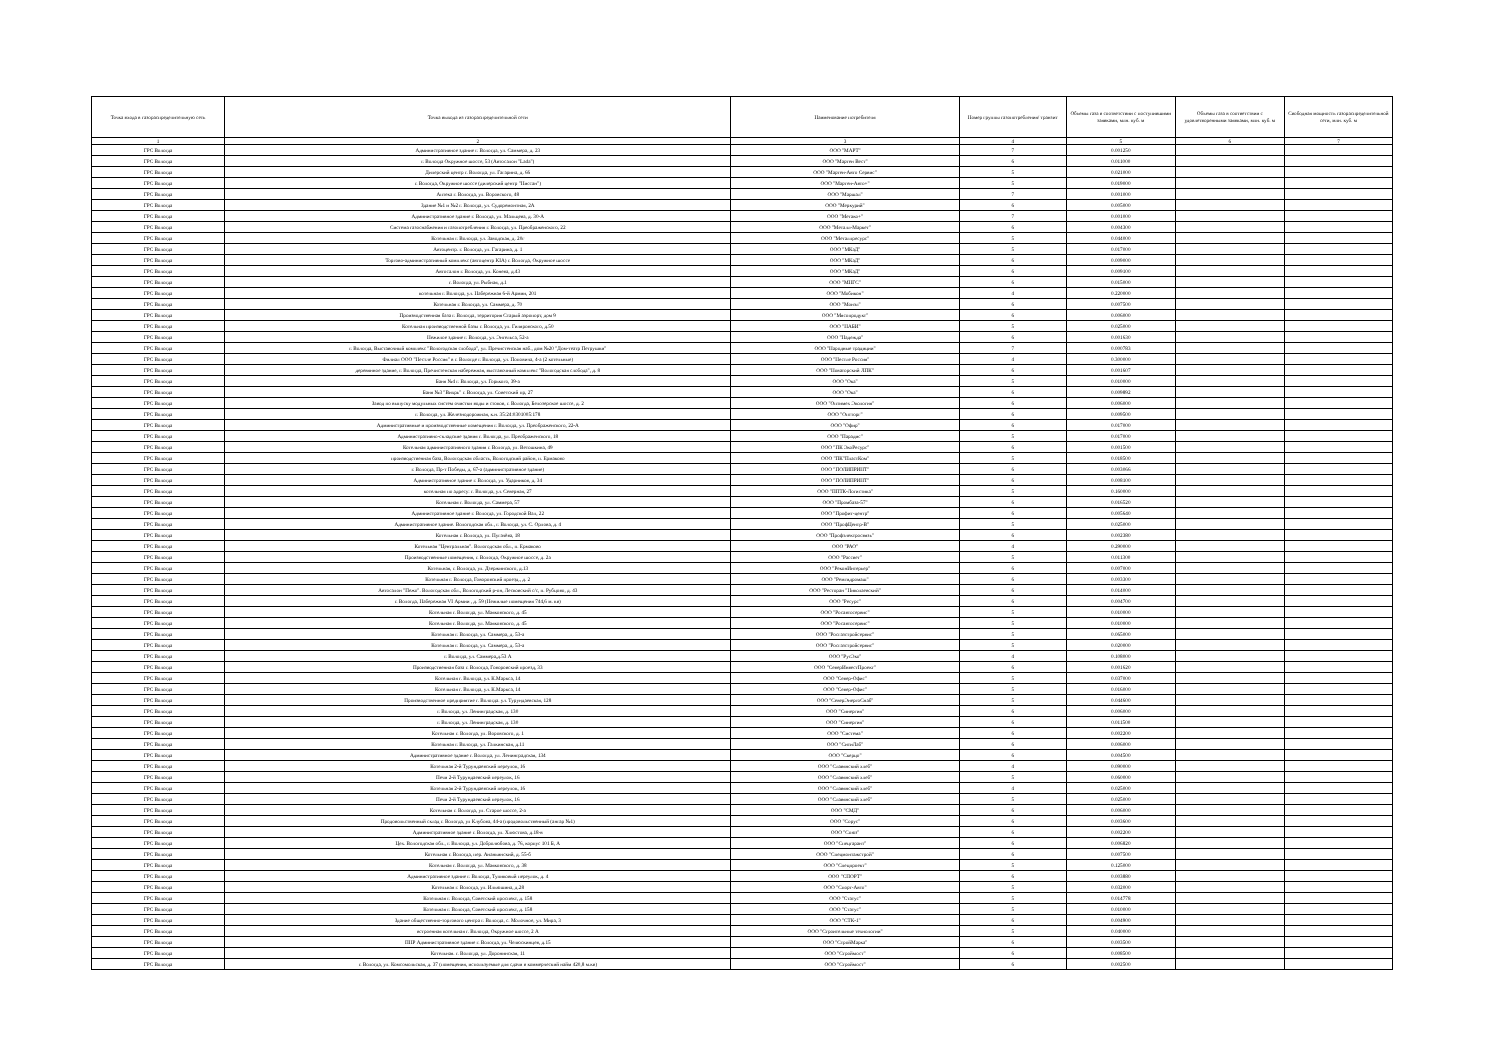| Точка входа в газораспределительную сеть | Точка выхода из газораспределительной сети | Наименование потребителя | Номер группы газопотребления/ транзит | Объемы газа в соответствии с поступившими заявками, млн. куб. м | Объемы газа в соответствии с удовлетворенными заявками, млн. куб. м | Свободная мощность газораспределительной сети, млн. куб. м |
| --- | --- | --- | --- | --- | --- | --- |
| 1 | 2 | 3 | 4 | 5 | 6 | 7 |
| ГРС Вологда | Административное здание г. Вологда, ул. Саммера, д. 23 | ООО "МАРТ" | 7 | 0.001250 | | |
| ГРС Вологда | г. Вологда Окружное шоссе, 53 (Автосалон "Lada") | ООО "Мартен Вест" | 6 | 0.011000 | | |
| ГРС Вологда | Дилерский центр г. Вологда, ул. Гагарина, д. 66 | ООО "Мартен-Авто Сервис" | 5 | 0.021000 | | |
| ГРС Вологда | г. Вологда, Окружное шоссе (дилерский центр "Ниссан") | ООО "Мартен-Авто+" | 5 | 0.019000 | | |
| ГРС Вологда | Аптека г. Вологда, ул. Воровского, 48 | ООО "Маршал" | 7 | 0.001000 | | |
| ГРС Вологда | Здание №1 и №2 г. Вологда, ул. Судоремонтная, 2А | ООО "Меркурий" | 6 | 0.005000 | | |
| ГРС Вологда | Административное здание г. Вологда, ул. Мальцева, д. 30-А | ООО "Метако+" | 7 | 0.001000 | | |
| ГРС Вологда | Система газоснабжения и газопотребления г. Вологда, ул. Преображенского, 22 | ООО "Металл-Маркет" | 6 | 0.004300 | | |
| ГРС Вологда | Котельная г. Вологда, ул. Заводская, д. 20г | ООО "Металлресурс" | 5 | 0.044000 | | |
| ГРС Вологда | Автоцентр. г. Вологда, ул. Гагарина, д. 1 | ООО "МКаД" | 5 | 0.017000 | | |
| ГРС Вологда | Торгово-административный комплекс (автоцентр KIA) г. Вологда, Окружное шоссе | ООО "МКаД" | 6 | 0.009000 | | |
| ГРС Вологда | Автосалон г. Вологда, ул. Конева, д.43 | ООО "МКаД" | 6 | 0.009100 | | |
| ГРС Вологда | г. Вологда, ул. Рыбная, д.1 | ООО "МНГС" | 6 | 0.015000 | | |
| ГРС Вологда | котельная г. Вологда, ул. Набережная 6-й Армии, 201 | ООО "Мобикон" | 4 | 0.220000 | | |
| ГРС Вологда | Котельная г. Вологда, ул. Саммера, д. 70 | ООО "Монэл" | 6 | 0.007500 | | |
| ГРС Вологда | Производственная база г. Вологда, территория Старый аэропорт, дом 9 | ООО "Мясопродукт" | 6 | 0.006000 | | |
| ГРС Вологда | Котельная производственной базы г. Вологда, ул. Гиляровского, д.50 | ООО "НАБИ" | 5 | 0.025000 | | |
| ГРС Вологда | Нежилое здание г. Вологда, ул. Энгельса, 52-а | ООО "Надежда" | 6 | 0.001630 | | |
| ГРС Вологда | г. Вологда, Выставочный комплекс "Вологодская слобода", ул. Пречистенская наб., дом №20 "Дом-театр Петрушки" | ООО "Народные традиции" | 7 | 0.000783 | | |
| ГРС Вологда | Филиал ООО "Нестле Россия" в г. Вологде г. Вологда, ул. Поповича, 4-а (2 котельные) | ООО "Нестле Россия" | 4 | 0.300000 | | |
| ГРС Вологда | деревянное здание, г. Вологда, Пречистенская набережная, выставочный комплекс "Вологодская слобода", д. 8 | ООО "Новаторский ЛПК" | 6 | 0.001607 | | |
| ГРС Вологда | Баня №4 г. Вологда, ул. Горького, 39-а | ООО "Ока" | 5 | 0.010000 | | |
| ГРС Вологда | Баня №3 "Вихрь" г. Вологда, ул. Советский пр, 27 | ООО "Ока" | 6 | 0.009892 | | |
| ГРС Вологда | Завод по выпуску модульных систем очистки воды и стоков, г. Вологда, Белозерское шоссе, д. 2 | ООО "Оптимех Экология" | 6 | 0.006000 | | |
| ГРС Вологда | г. Вологда, ул. Железнодорожная, к.н. 35:24:0301005:178 | ООО "Оптторг" | 6 | 0.009500 | | |
| ГРС Вологда | Административные и производственные помещения г. Вологда, ул. Преображенского, 22-А | ООО "Офир" | 6 | 0.017000 | | |
| ГРС Вологда | Административно-складские здания г. Вологда, ул. Преображенского, 18 | ООО "Парадис" | 5 | 0.017000 | | |
| ГРС Вологда | Котельная административного здания г. Вологда, ул. Ветошкина, 49 | ООО "ПК ЭкоРесурс" | 6 | 0.001500 | | |
| ГРС Вологда | производственная база, Вологодская область, Вологодский район, п. Ермаково | ООО "ПК"ПластКом" | 5 | 0.018500 | | |
| ГРС Вологда | г. Вологда, Пр-т Победы, д. 67-а (административное здание) | ООО "ПОЛИПРИНТ" | 6 | 0.003066 | | |
| ГРС Вологда | Административное здание г. Вологда, ул. Ударников, д. 34 | ООО "ПОЛИПРИНТ" | 6 | 0.008100 | | |
| ГРС Вологда | котельная по адресу: г. Вологда, ул. Северная, 27 | ООО "ППТК-Логистика" | 5 | 0.160000 | | |
| ГРС Вологда | Котельная г. Вологда, ул. Саммера, 57 | ООО "Промбаза-57" | 6 | 0.016520 | | |
| ГРС Вологда | Административное здание г. Вологда, ул. Городской Вал, 22 | ООО "Профит-центр" | 6 | 0.005640 | | |
| ГРС Вологда | Административное здание. Вологодская обл., г. Вологда, ул. С. Орлова, д. 4 | ООО "ПрофЦентр-В" | 5 | 0.025000 | | |
| ГРС Вологда | Котельная г. Вологда, ул. Пугачёва, 18 | ООО "Профэлектросвязь" | 6 | 0.002380 | | |
| ГРС Вологда | Котельная "Центральная". Вологодская обл., п. Ермаково | ООО "РАО" | 4 | 0.290000 | | |
| ГРС Вологда | Производственные помещения, г. Вологда, Окружное шоссе, д. 2а | ООО "Рассвет" | 5 | 0.011300 | | |
| ГРС Вологда | Котельная, г. Вологда, ул. Дзержинского, д.13 | ООО "РеконИнтерьер" | 6 | 0.007000 | | |
| ГРС Вологда | Котельная г. Вологда, Говоровский проезд., д. 2 | ООО "Ремгидромаш" | 6 | 0.003300 | | |
| ГРС Вологда | Автосалон "Пежо". Вологодская обл., Вологодский р-он, Лесковский с/с, п. Рубцово, д. 43 | ООО "Ресторан "Николаевский" | 6 | 0.014000 | | |
| ГРС Вологда | г. Вологда, Набережная VI Армии , д. 59 (Нежилые помещения 744,6 м. кв) | ООО "Ресурс" | 6 | 0.004700 | | |
| ГРС Вологда | Котельная г. Вологда, ул. Маяковского, д. 45 | ООО "Росавтосервис" | 5 | 0.010000 | | |
| ГРС Вологда | Котельная г. Вологда, ул. Маяковского, д. 45 | ООО "Росавтосервис" | 5 | 0.010000 | | |
| ГРС Вологда | Котельная г. Вологда, ул. Саммера, д. 53-а | ООО "Росгазстройсервис" | 5 | 0.065000 | | |
| ГРС Вологда | Котельная г. Вологда, ул. Саммера, д. 53-а | ООО "Росгазстройсервис" | 5 | 0.020000 | | |
| ГРС Вологда | г. Вологда, ул. Саммера,д.53 А | ООО "РусЭко" | 4 | 0.108000 | | |
| ГРС Вологда | Производственная база г. Вологда, Говоровский проезд, 33 | ООО "СеверИнвестПроект" | 6 | 0.001620 | | |
| ГРС Вологда | Котельная г. Вологда, ул. К.Маркса, 14 | ООО "Север-Офис" | 5 | 0.037000 | | |
| ГРС Вологда | Котельная г. Вологда, ул. К.Маркса, 14 | ООО "Север-Офис" | 5 | 0.016000 | | |
| ГРС Вологда | Производственное предприятие г. Вологда. ул. Турундаевская, 128 | ООО "СеверЭнергоСнаб" | 5 | 0.044600 | | |
| ГРС Вологда | г. Вологда, ул. Ленинградская, д. 130 | ООО "Синергия" | 6 | 0.006000 | | |
| ГРС Вологда | г. Вологда, ул. Ленинградская, д. 130 | ООО "Синергия" | 6 | 0.011500 | | |
| ГРС Вологда | Котельная г. Вологда, ул. Воровского, д. 1 | ООО "Система" | 6 | 0.002200 | | |
| ГРС Вологда | Котельная г. Вологда, ул. Галкинская, д.11 | ООО "СитиЛаб" | 6 | 0.006000 | | |
| ГРС Вологда | Административное здание г. Вологда, ул. Ленинградская, 134 | ООО "Скерцо" | 6 | 0.004500 | | |
| ГРС Вологда | Котельная 2-й Турундаевский переулок, 16 | ООО "Славянский хлеб" | 4 | 0.090000 | | |
| ГРС Вологда | Печи 2-й Турундаевский переулок, 16 | ООО "Славянский хлеб" | 5 | 0.060000 | | |
| ГРС Вологда | Котельная 2-й Турундаевский переулок, 16 | ООО "Славянский хлеб" | 4 | 0.025000 | | |
| ГРС Вологда | Печи 2-й Турундаевский переулок, 16 | ООО "Славянский хлеб" | 5 | 0.025000 | | |
| ГРС Вологда | Котельная г. Вологда, ул. Старое шоссе, 2-а | ООО "СМД" | 6 | 0.006000 | | |
| ГРС Вологда | Продовольственный склад г. Вологда, ул Клубова, 44-а (продовольственный (ангар №1) | ООО "Сорус" | 6 | 0.003600 | | |
| ГРС Вологда | Административное здание г. Вологда, ул. Хлюстова, д.18-в | ООО "Союз" | 6 | 0.002200 | | |
| ГРС Вологда | Цех. Вологодская обл., г. Вологда, ул. Добролюбова, д. 76, корпус 101 Б, А | ООО "Спецгарант" | 6 | 0.006820 | | |
| ГРС Вологда | Котельная г. Вологда, пер. Ананьинский, д. 55-б | ООО "Спецмонтажстрой" | 6 | 0.007500 | | |
| ГРС Вологда | Котельная г. Вологда, ул. Маяковского, д. 38 | ООО "Спецпроект" | 5 | 0.125000 | | |
| ГРС Вологда | Административное здание г. Вологда, Тупиковый переулок, д. 4 | ООО "СПОРТ" | 6 | 0.003880 | | |
| ГРС Вологда | Котельная г. Вологда, ул. Ильюшина, д.28 | ООО "Спорт-Авто" | 5 | 0.032000 | | |
| ГРС Вологда | Котельная г. Вологда, Советский проспект, д. 158 | ООО "Статус" | 5 | 0.014778 | | |
| ГРС Вологда | Котельная г. Вологда, Советский проспект, д. 158 | ООО "Статус" | 5 | 0.010000 | | |
| ГРС Вологда | Здание общественно-торгового центра г. Вологда, с. Молочное, ул. Мира, 3 | ООО "СТК-1" | 6 | 0.004900 | | |
| ГРС Вологда | встроенная котельная г. Вологда, Окружное шоссе, 2 А | ООО "Строительные технологии" | 5 | 0.040000 | | |
| ГРС Вологда | ПНР Административное здание г. Вологда, ул. Челюскинцев, д.15 | ООО "СтройМарка" | 6 | 0.003500 | | |
| ГРС Вологда | Котельная. г. Вологда, ул. Доронинская, 11 | ООО "Строймост" | 6 | 0.008500 | | |
| ГРС Вологда | г. Вологда, ул. Комсомольская, д. 37 (помещения, используемые для сдачи в коммерческий найм 420,8 м.кв) | ООО "Строймост" | 6 | 0.002500 | | |